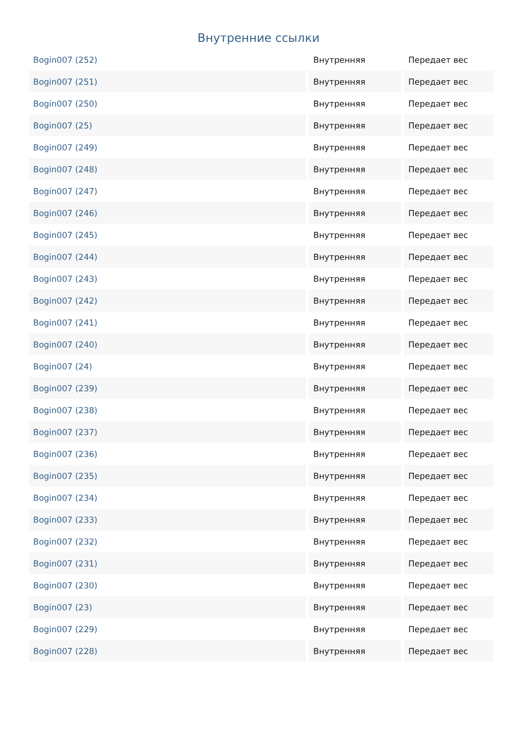Внутренние ссылки
| Bogin007 (252) | Внутренняя | Передает вес |
| Bogin007 (251) | Внутренняя | Передает вес |
| Bogin007 (250) | Внутренняя | Передает вес |
| Bogin007 (25) | Внутренняя | Передает вес |
| Bogin007 (249) | Внутренняя | Передает вес |
| Bogin007 (248) | Внутренняя | Передает вес |
| Bogin007 (247) | Внутренняя | Передает вес |
| Bogin007 (246) | Внутренняя | Передает вес |
| Bogin007 (245) | Внутренняя | Передает вес |
| Bogin007 (244) | Внутренняя | Передает вес |
| Bogin007 (243) | Внутренняя | Передает вес |
| Bogin007 (242) | Внутренняя | Передает вес |
| Bogin007 (241) | Внутренняя | Передает вес |
| Bogin007 (240) | Внутренняя | Передает вес |
| Bogin007 (24) | Внутренняя | Передает вес |
| Bogin007 (239) | Внутренняя | Передает вес |
| Bogin007 (238) | Внутренняя | Передает вес |
| Bogin007 (237) | Внутренняя | Передает вес |
| Bogin007 (236) | Внутренняя | Передает вес |
| Bogin007 (235) | Внутренняя | Передает вес |
| Bogin007 (234) | Внутренняя | Передает вес |
| Bogin007 (233) | Внутренняя | Передает вес |
| Bogin007 (232) | Внутренняя | Передает вес |
| Bogin007 (231) | Внутренняя | Передает вес |
| Bogin007 (230) | Внутренняя | Передает вес |
| Bogin007 (23) | Внутренняя | Передает вес |
| Bogin007 (229) | Внутренняя | Передает вес |
| Bogin007 (228) | Внутренняя | Передает вес |